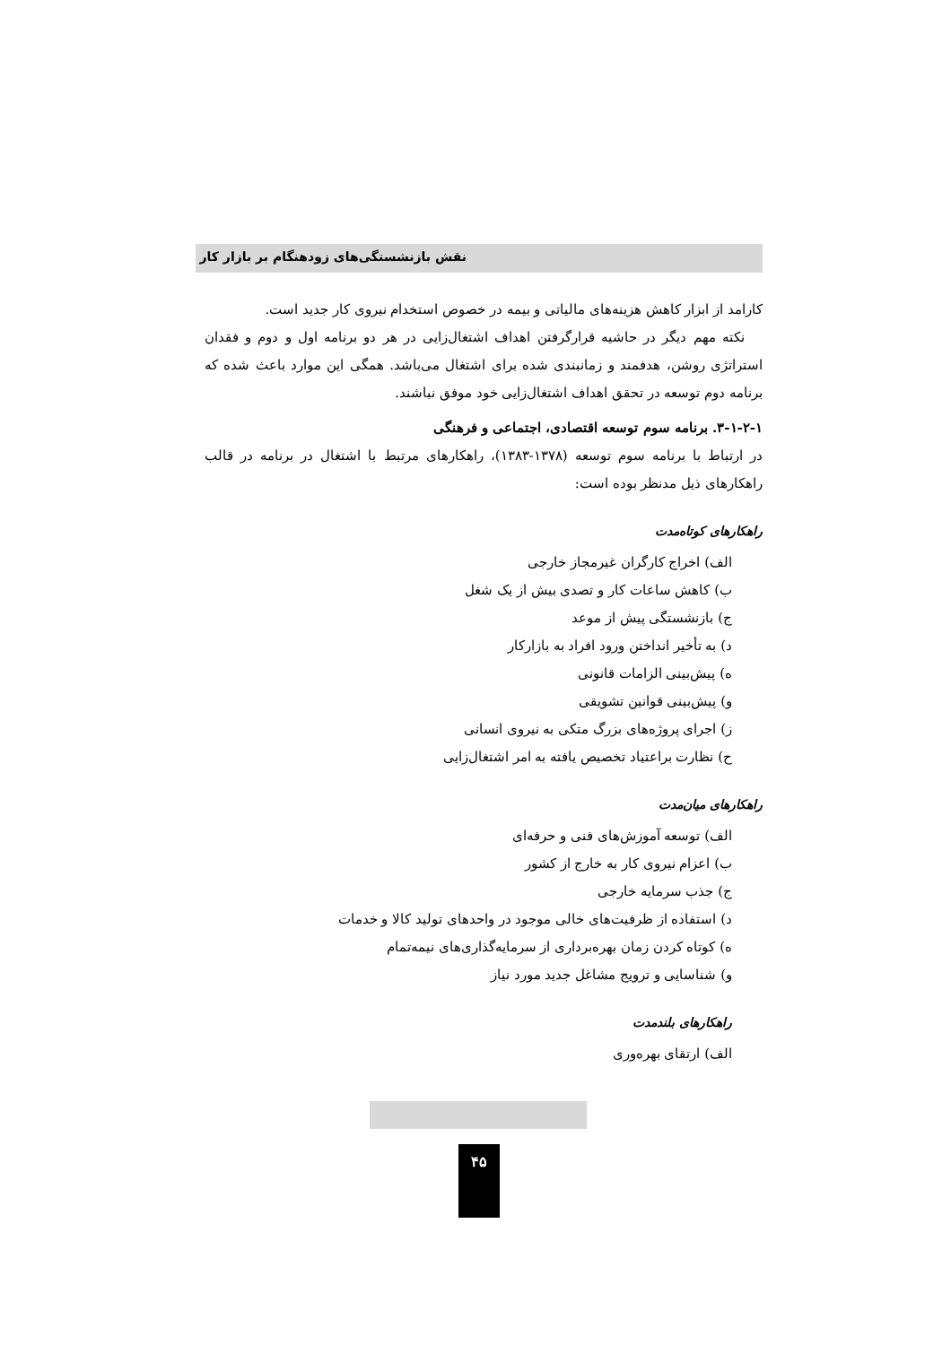نقش بازنشستگی‌های زودهنگام بر بازار کار
کارامد از ابزار کاهش هزینه‌های مالیاتی و بیمه در خصوص استخدام نیروی کار جدید است.
نکته مهم دیگر در حاشیه قرارگرفتن اهداف اشتغال‌زایی در هر دو برنامه اول و دوم و فقدان استراتژی روشن، هدفمند و زمانبندی شده برای اشتغال می‌باشد. همگی این موارد باعث شده که برنامه دوم توسعه در تحقق اهداف اشتغال‌زایی خود موفق نباشند.
۳-۱-۲-۱. برنامه سوم توسعه اقتصادی، اجتماعی و فرهنگی
در ارتباط با برنامه سوم توسعه (۱۳۷۸-۱۳۸۳)، راهکارهای مرتبط با اشتغال در برنامه در قالب راهکارهای ذیل مدنظر بوده است:
راهکارهای کوتاه‌مدت
الف) اخراج کارگران غیرمجاز خارجی
ب) کاهش ساعات کار و تصدی بیش از یک شغل
ج) بازنشستگی پیش از موعد
د) به تأخیر انداختن ورود افراد به بازارکار
ه) پیش‌بینی الزامات قانونی
و) پیش‌بینی قوانین تشویقی
ز) اجرای پروژه‌های بزرگ متکی به نیروی انسانی
ح) نظارت براعتیاد تخصیص یافته به امر اشتغال‌زایی
راهکارهای میان‌مدت
الف) توسعه آموزش‌های فنی و حرفه‌ای
ب) اعزام نیروی کار به خارج از کشور
ج) جذب سرمایه خارجی
د) استفاده از ظرفیت‌های خالی موجود در واحدهای تولید کالا و خدمات
ه) کوتاه کردن زمان بهره‌برداری از سرمایه‌گذاری‌های نیمه‌تمام
و) شناسایی و ترویج مشاغل جدید مورد نیاز
راهکارهای بلندمدت
الف) ارتقای بهره‌وری
۴۵